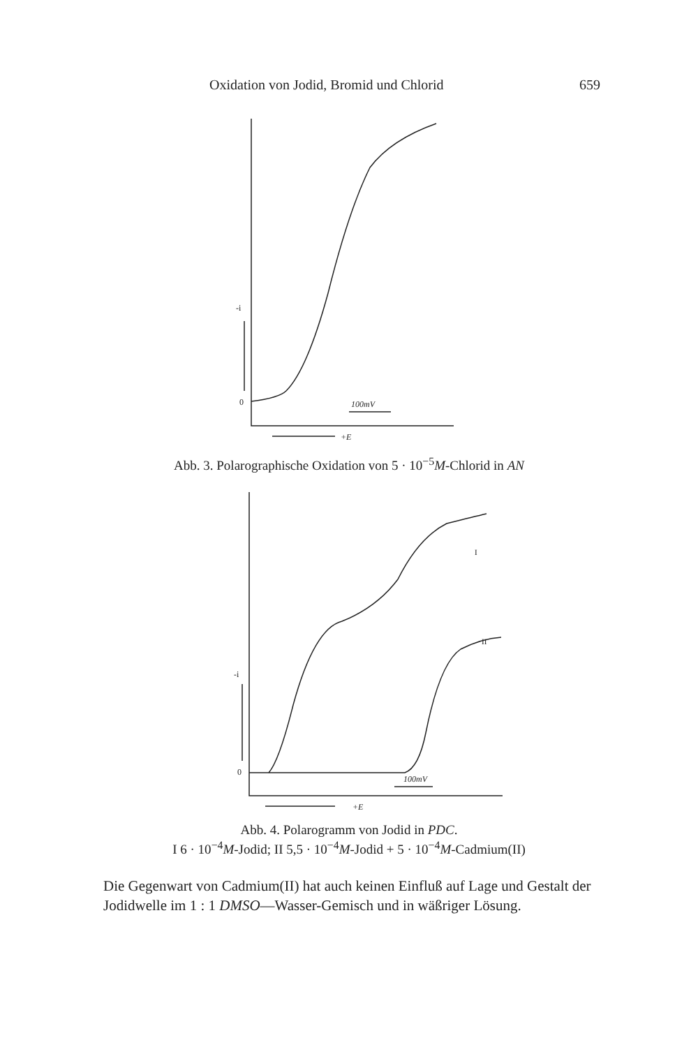Oxidation von Jodid, Bromid und Chlorid 659
0
-i
100mV
+E
Abb. 3. Polarographische Oxidation von 5 · 10<sup>−5</sup>M-Chlorid in AN
0
-i
I
II
100mV
+E
Abb. 4. Polarogramm von Jodid in PDC.
I 6 · 10<sup>−4</sup>M-Jodid; II 5,5 · 10<sup>−4</sup>M-Jodid + 5 · 10<sup>−4</sup>M-Cadmium(II)
Die Gegenwart von Cadmium(II) hat auch keinen Einfluß auf Lage und Gestalt der Jodidwelle im 1 : 1 DMSO—Wasser-Gemisch und in wäßriger Lösung.